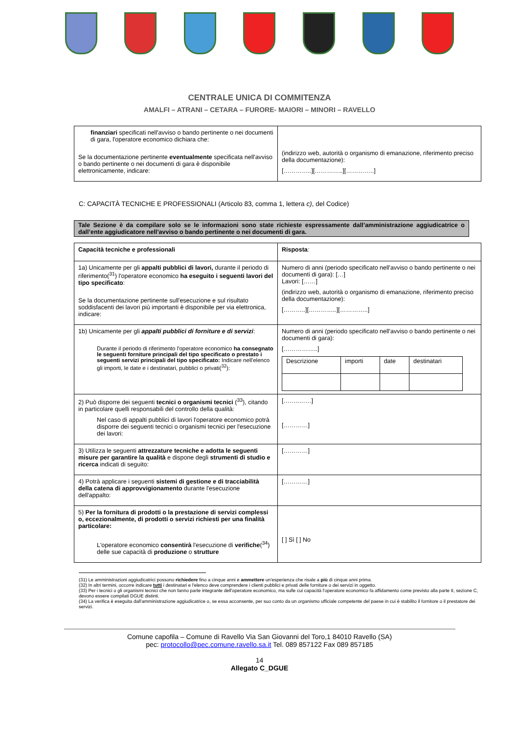CENTRALE UNICA DI COMMITENZA
AMALFI – ATRANI – CETARA – FURORE- MAIORI – MINORI – RAVELLO
| finanziari specificati nell'avviso o bando pertinente o nei documenti di gara, l'operatore economico dichiara che: Se la documentazione pertinente eventualmente specificata nell'avviso o bando pertinente o nei documenti di gara è disponibile elettronicamente, indicare: | (indirizzo web, autorità o organismo di emanazione, riferimento preciso della documentazione): […………..][…………..][…………..] |
C: CAPACITÀ TECNICHE E PROFESSIONALI (Articolo 83, comma 1, lettera c), del Codice)
Tale Sezione è da compilare solo se le informazioni sono state richieste espressamente dall’amministrazione aggiudicatrice o dall’ente aggiudicatore nell’avviso o bando pertinente o nei documenti di gara.
| Capacità tecniche e professionali | Risposta : |
| 1a) Unicamente per gli appalti pubblici di lavori, durante il periodo di riferimento(<sup>31</sup>) l'operatore economico ha eseguito i seguenti lavori del tipo specificato : Se la documentazione pertinente sull'esecuzione e sul risultato soddisfacenti dei lavori più importanti è disponibile per via elettronica, indicare: | Numero di anni (periodo specificato nell'avviso o bando pertinente o nei documenti di gara): […] Lavori: [……] (indirizzo web, autorità o organismo di emanazione, riferimento preciso della documentazione): [………..][…………..][…………..] |
| 1b) Unicamente per gli appalti pubblici di forniture e di servizi : Durante il periodo di riferimento l'operatore economico ha consegnato le seguenti forniture principali del tipo specificato o prestato i seguenti servizi principali del tipo specificato: Indicare nell'elenco gli importi, le date e i destinatari, pubblici o privati(<sup>32</sup>): | Numero di anni (periodo specificato nell'avviso o bando pertinente o nei documenti di gara): [……………..] / Descrizione / importi / date / destinatari / |
| 2) Può disporre dei seguenti tecnici o organismi tecnici (<sup>33</sup>), citando in particolare quelli responsabili del controllo della qualità: Nel caso di appalti pubblici di lavori l'operatore economico potrà disporre dei seguenti tecnici o organismi tecnici per l'esecuzione dei lavori: | [……..……] […………] |
| 3) Utilizza le seguenti attrezzature tecniche e adotta le seguenti misure per garantire la qualità e dispone degli strumenti di studio e ricerca indicati di seguito: | […………] |
| 4) Potrà applicare i seguenti sistemi di gestione e di tracciabilità della catena di approvvigionamento durante l'esecuzione dell'appalto: | […………] |
| 5) Per la fornitura di prodotti o la prestazione di servizi complessi o, eccezionalmente, di prodotti o servizi richiesti per una finalità particolare: L'operatore economico consentirà l'esecuzione di verifiche (<sup>34</sup>) delle sue capacità di produzione o strutture | [ ] Sì [ ] No |
(31) Le amministrazioni aggiudicatrici possono richiedere fino a cinque anni e ammettere un'esperienza che risale a più di cinque anni prima.
(32) In altri termini, occorre indicare tutti i destinatari e l'elenco deve comprendere i clienti pubblici e privati delle forniture o dei servizi in oggetto.
(33) Per i tecnici o gli organismi tecnici che non fanno parte integrante dell'operatore economico, ma sulle cui capacità l'operatore economico fa affidamento come previsto alla parte II, sezione C, devono essere compilati DGUE distinti.
(34) La verifica è eseguita dall'amministrazione aggiudicatrice o, se essa acconsente, per suo conto da un organismo ufficiale competente del paese in cui è stabilito il fornitore o il prestatore dei servizi.
Comune capofila – Comune di Ravello Via San Giovanni del Toro,1 84010 Ravello (SA)
pec: protocollo@pec.comune.ravello.sa.it Tel. 089 857122 Fax 089 857185
14
Allegato C_DGUE